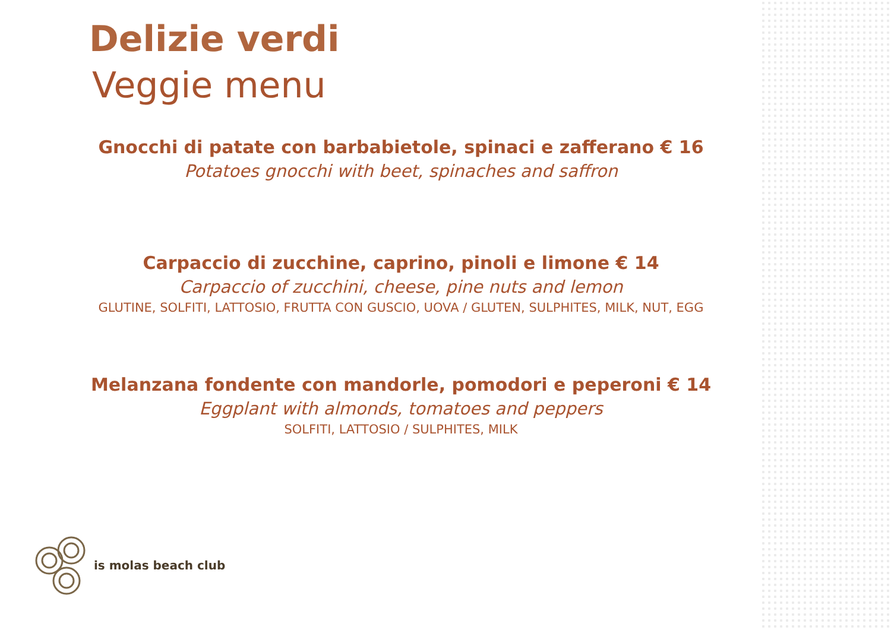Delizie verdi
Veggie menu
Gnocchi di patate con barbabietole, spinaci e zafferano € 16
Potatoes gnocchi with beet, spinaches and saffron
Carpaccio di zucchine, caprino, pinoli e limone € 14
Carpaccio of zucchini, cheese, pine nuts and lemon
GLUTINE, SOLFITI, LATTOSIO, FRUTTA CON GUSCIO, UOVA / GLUTEN, SULPHITES, MILK, NUT, EGG
Melanzana fondente con mandorle, pomodori e peperoni € 14
Eggplant with almonds, tomatoes and peppers
SOLFITI, LATTOSIO / SULPHITES, MILK
is molas beach club